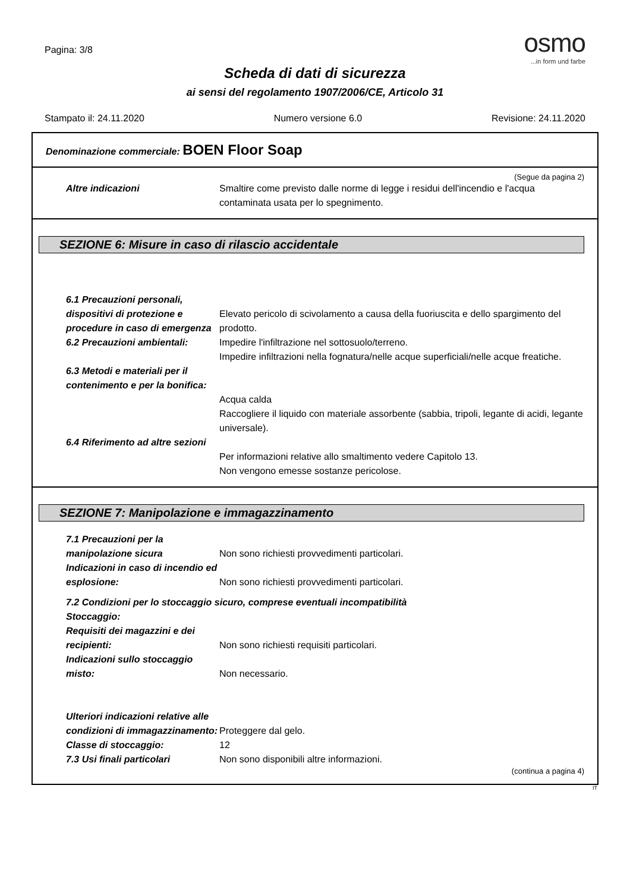Pagina: 3/8
osmo
...in form und farbe
Scheda di dati di sicurezza
ai sensi del regolamento 1907/2006/CE, Articolo 31
Stampato il: 24.11.2020 Numero versione 6.0 Revisione: 24.11.2020
Denominazione commerciale: BOEN Floor Soap
(Segue da pagina 2)
Altre indicazioni Smaltire come previsto dalle norme di legge i residui dell'incendio e l'acqua contaminata usata per lo spegnimento.
SEZIONE 6: Misure in caso di rilascio accidentale
6.1 Precauzioni personali, dispositivi di protezione e procedure in caso di emergenza
Elevato pericolo di scivolamento a causa della fuoriuscita e dello spargimento del prodotto.
6.2 Precauzioni ambientali:
Impedire l'infiltrazione nel sottosuolo/terreno.
Impedire infiltrazioni nella fognatura/nelle acque superficiali/nelle acque freatiche.
6.3 Metodi e materiali per il contenimento e per la bonifica:
Acqua calda
Raccogliere il liquido con materiale assorbente (sabbia, tripoli, legante di acidi, legante universale).
6.4 Riferimento ad altre sezioni
Per informazioni relative allo smaltimento vedere Capitolo 13.
Non vengono emesse sostanze pericolose.
SEZIONE 7: Manipolazione e immagazzinamento
7.1 Precauzioni per la manipolazione sicura
Non sono richiesti provvedimenti particolari.
Indicazioni in caso di incendio ed esplosione:
Non sono richiesti provvedimenti particolari.
7.2 Condizioni per lo stoccaggio sicuro, comprese eventuali incompatibilità
Stoccaggio:
Requisiti dei magazzini e dei recipienti:
Non sono richiesti requisiti particolari.
Indicazioni sullo stoccaggio misto:
Non necessario.
Ulteriori indicazioni relative alle condizioni di immagazzinamento:
Proteggere dal gelo.
Classe di stoccaggio: 12
7.3 Usi finali particolari Non sono disponibili altre informazioni.
(continua a pagina 4)
IT